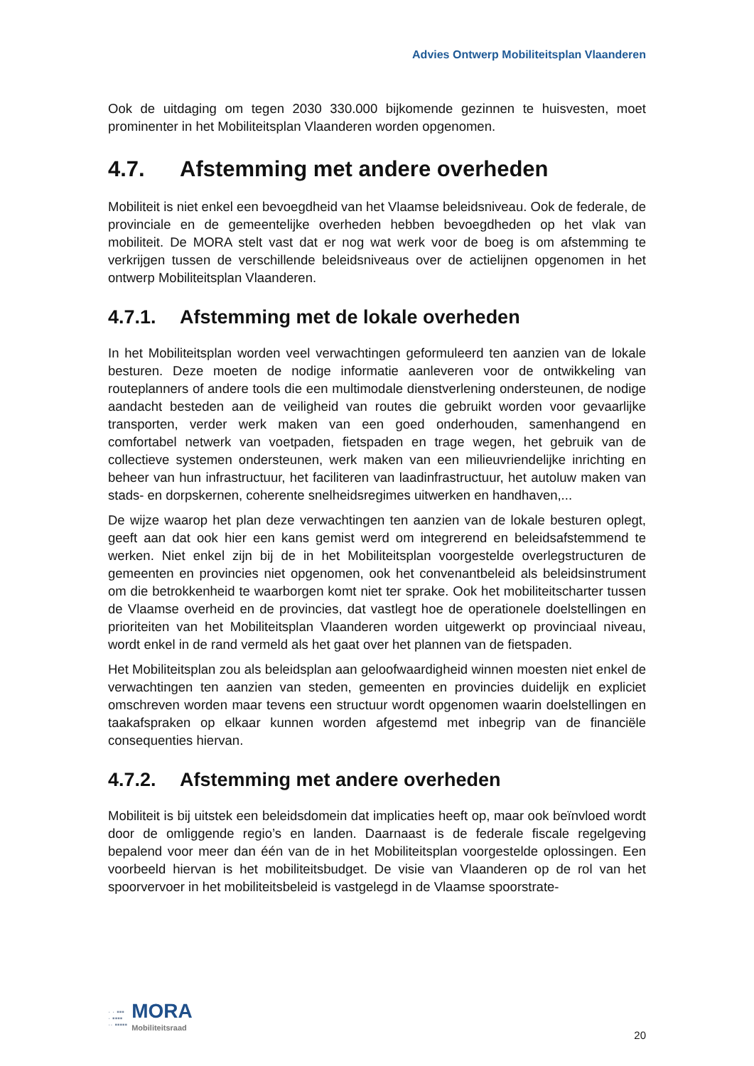Advies Ontwerp Mobiliteitsplan Vlaanderen
Ook de uitdaging om tegen 2030 330.000 bijkomende gezinnen te huisvesten, moet prominenter in het Mobiliteitsplan Vlaanderen worden opgenomen.
4.7. Afstemming met andere overheden
Mobiliteit is niet enkel een bevoegdheid van het Vlaamse beleidsniveau. Ook de federale, de provinciale en de gemeentelijke overheden hebben bevoegdheden op het vlak van mobiliteit. De MORA stelt vast dat er nog wat werk voor de boeg is om afstemming te verkrijgen tussen de verschillende beleidsniveaus over de actielijnen opgenomen in het ontwerp Mobiliteitsplan Vlaanderen.
4.7.1. Afstemming met de lokale overheden
In het Mobiliteitsplan worden veel verwachtingen geformuleerd ten aanzien van de lokale besturen. Deze moeten de nodige informatie aanleveren voor de ontwikkeling van routeplanners of andere tools die een multimodale dienstverlening ondersteunen, de nodige aandacht besteden aan de veiligheid van routes die gebruikt worden voor gevaarlijke transporten, verder werk maken van een goed onderhouden, samenhangend en comfortabel netwerk van voetpaden, fietspaden en trage wegen, het gebruik van de collectieve systemen ondersteunen, werk maken van een milieuvriendelijke inrichting en beheer van hun infrastructuur, het faciliteren van laadinfrastructuur, het autoluw maken van stads- en dorpskernen, coherente snelheidsregimes uitwerken en handhaven,...
De wijze waarop het plan deze verwachtingen ten aanzien van de lokale besturen oplegt, geeft aan dat ook hier een kans gemist werd om integrerend en beleidsafstemmend te werken. Niet enkel zijn bij de in het Mobiliteitsplan voorgestelde overlegstructuren de gemeenten en provincies niet opgenomen, ook het convenantbeleid als beleidsinstrument om die betrokkenheid te waarborgen komt niet ter sprake. Ook het mobiliteitscharter tussen de Vlaamse overheid en de provincies, dat vastlegt hoe de operationele doelstellingen en prioriteiten van het Mobiliteitsplan Vlaanderen worden uitgewerkt op provinciaal niveau, wordt enkel in de rand vermeld als het gaat over het plannen van de fietspaden.
Het Mobiliteitsplan zou als beleidsplan aan geloofwaardigheid winnen moesten niet enkel de verwachtingen ten aanzien van steden, gemeenten en provincies duidelijk en expliciet omschreven worden maar tevens een structuur wordt opgenomen waarin doelstellingen en taakafspraken op elkaar kunnen worden afgestemd met inbegrip van de financiële consequenties hiervan.
4.7.2. Afstemming met andere overheden
Mobiliteit is bij uitstek een beleidsdomein dat implicaties heeft op, maar ook beïnvloed wordt door de omliggende regio’s en landen. Daarnaast is de federale fiscale regelgeving bepalend voor meer dan één van de in het Mobiliteitsplan voorgestelde oplossingen. Een voorbeeld hiervan is het mobiliteitsbudget. De visie van Vlaanderen op de rol van het spoorvervoer in het mobiliteitsbeleid is vastgelegd in de Vlaamse spoorstrate-
· · ▪▪▪
· ▪▪▪▪
·· ▪▪▪▪▪
MORA
Mobiliteitsraad
20